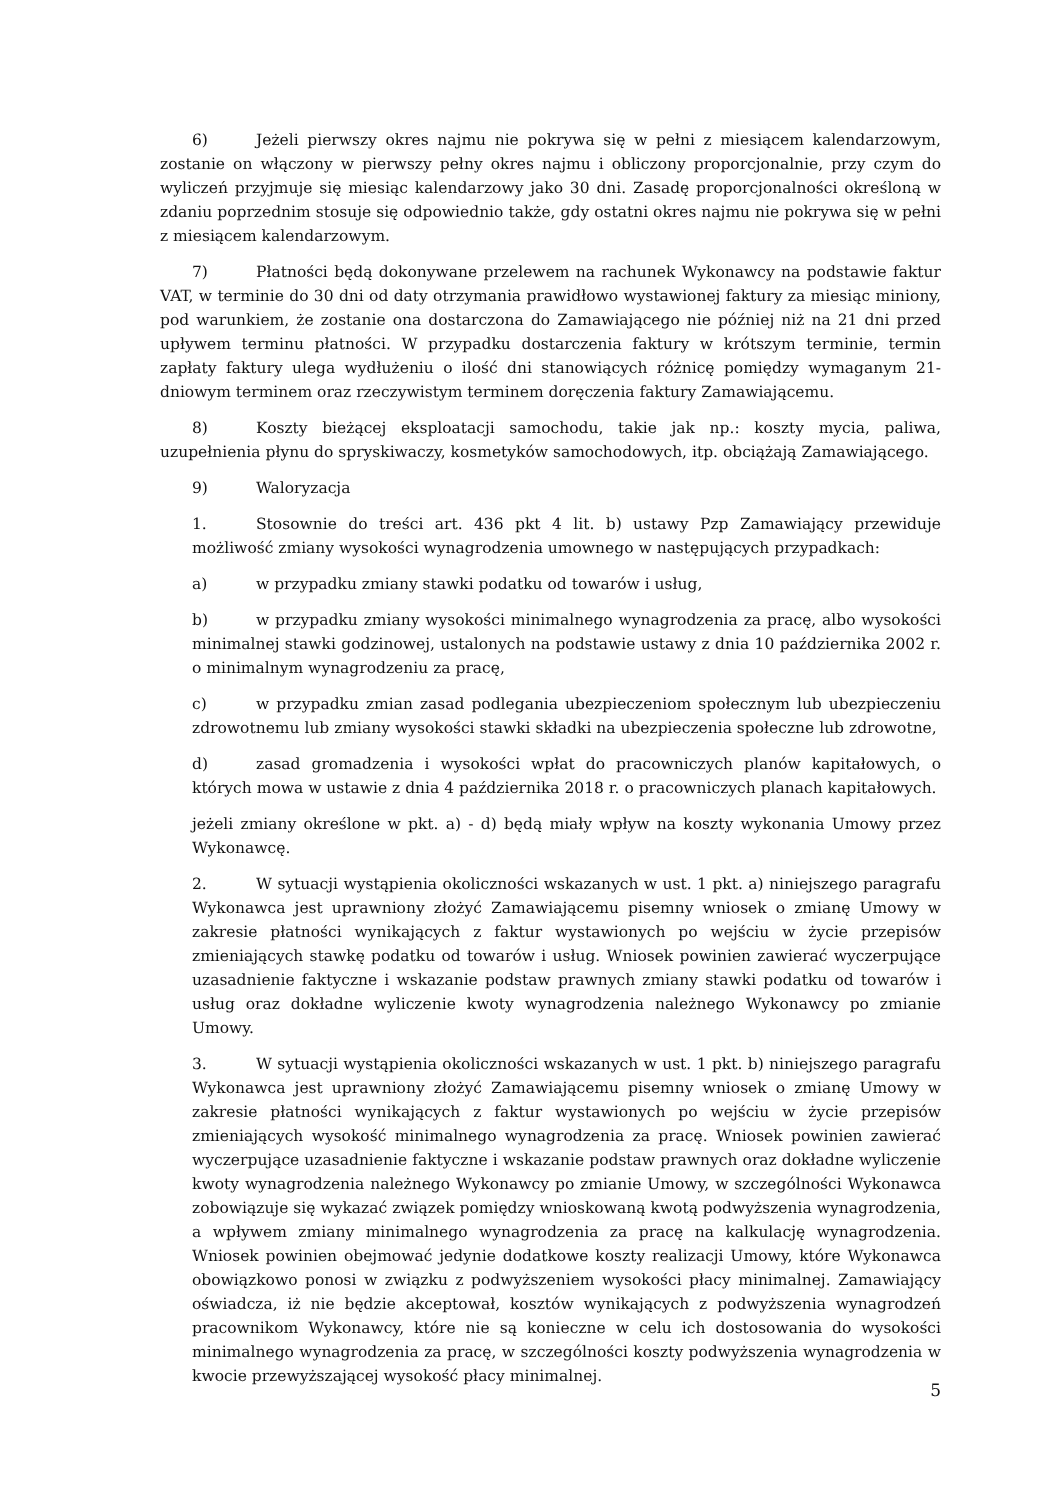6) Jeżeli pierwszy okres najmu nie pokrywa się w pełni z miesiącem kalendarzowym, zostanie on włączony w pierwszy pełny okres najmu i obliczony proporcjonalnie, przy czym do wyliczeń przyjmuje się miesiąc kalendarzowy jako 30 dni. Zasadę proporcjonalności określoną w zdaniu poprzednim stosuje się odpowiednio także, gdy ostatni okres najmu nie pokrywa się w pełni z miesiącem kalendarzowym.
7) Płatności będą dokonywane przelewem na rachunek Wykonawcy na podstawie faktur VAT, w terminie do 30 dni od daty otrzymania prawidłowo wystawionej faktury za miesiąc miniony, pod warunkiem, że zostanie ona dostarczona do Zamawiającego nie później niż na 21 dni przed upływem terminu płatności. W przypadku dostarczenia faktury w krótszym terminie, termin zapłaty faktury ulega wydłużeniu o ilość dni stanowiących różnicę pomiędzy wymaganym 21-dniowym terminem oraz rzeczywistym terminem doręczenia faktury Zamawiającemu.
8) Koszty bieżącej eksploatacji samochodu, takie jak np.: koszty mycia, paliwa, uzupełnienia płynu do spryskiwaczy, kosmetyków samochodowych, itp. obciążają Zamawiającego.
9) Waloryzacja
1. Stosownie do treści art. 436 pkt 4 lit. b) ustawy Pzp Zamawiający przewiduje możliwość zmiany wysokości wynagrodzenia umownego w następujących przypadkach:
a) w przypadku zmiany stawki podatku od towarów i usług,
b) w przypadku zmiany wysokości minimalnego wynagrodzenia za pracę, albo wysokości minimalnej stawki godzinowej, ustalonych na podstawie ustawy z dnia 10 października 2002 r. o minimalnym wynagrodzeniu za pracę,
c) w przypadku zmian zasad podlegania ubezpieczeniom społecznym lub ubezpieczeniu zdrowotnemu lub zmiany wysokości stawki składki na ubezpieczenia społeczne lub zdrowotne,
d) zasad gromadzenia i wysokości wpłat do pracowniczych planów kapitałowych, o których mowa w ustawie z dnia 4 października 2018 r. o pracowniczych planach kapitałowych.
jeżeli zmiany określone w pkt. a) - d) będą miały wpływ na koszty wykonania Umowy przez Wykonawcę.
2. W sytuacji wystąpienia okoliczności wskazanych w ust. 1 pkt. a) niniejszego paragrafu Wykonawca jest uprawniony złożyć Zamawiającemu pisemny wniosek o zmianę Umowy w zakresie płatności wynikających z faktur wystawionych po wejściu w życie przepisów zmieniających stawkę podatku od towarów i usług. Wniosek powinien zawierać wyczerpujące uzasadnienie faktyczne i wskazanie podstaw prawnych zmiany stawki podatku od towarów i usług oraz dokładne wyliczenie kwoty wynagrodzenia należnego Wykonawcy po zmianie Umowy.
3. W sytuacji wystąpienia okoliczności wskazanych w ust. 1 pkt. b) niniejszego paragrafu Wykonawca jest uprawniony złożyć Zamawiającemu pisemny wniosek o zmianę Umowy w zakresie płatności wynikających z faktur wystawionych po wejściu w życie przepisów zmieniających wysokość minimalnego wynagrodzenia za pracę. Wniosek powinien zawierać wyczerpujące uzasadnienie faktyczne i wskazanie podstaw prawnych oraz dokładne wyliczenie kwoty wynagrodzenia należnego Wykonawcy po zmianie Umowy, w szczególności Wykonawca zobowiązuje się wykazać związek pomiędzy wnioskowaną kwotą podwyższenia wynagrodzenia, a wpływem zmiany minimalnego wynagrodzenia za pracę na kalkulację wynagrodzenia. Wniosek powinien obejmować jedynie dodatkowe koszty realizacji Umowy, które Wykonawca obowiązkowo ponosi w związku z podwyższeniem wysokości płacy minimalnej. Zamawiający oświadcza, iż nie będzie akceptował, kosztów wynikających z podwyższenia wynagrodzeń pracownikom Wykonawcy, które nie są konieczne w celu ich dostosowania do wysokości minimalnego wynagrodzenia za pracę, w szczególności koszty podwyższenia wynagrodzenia w kwocie przewyższającej wysokość płacy minimalnej.
5